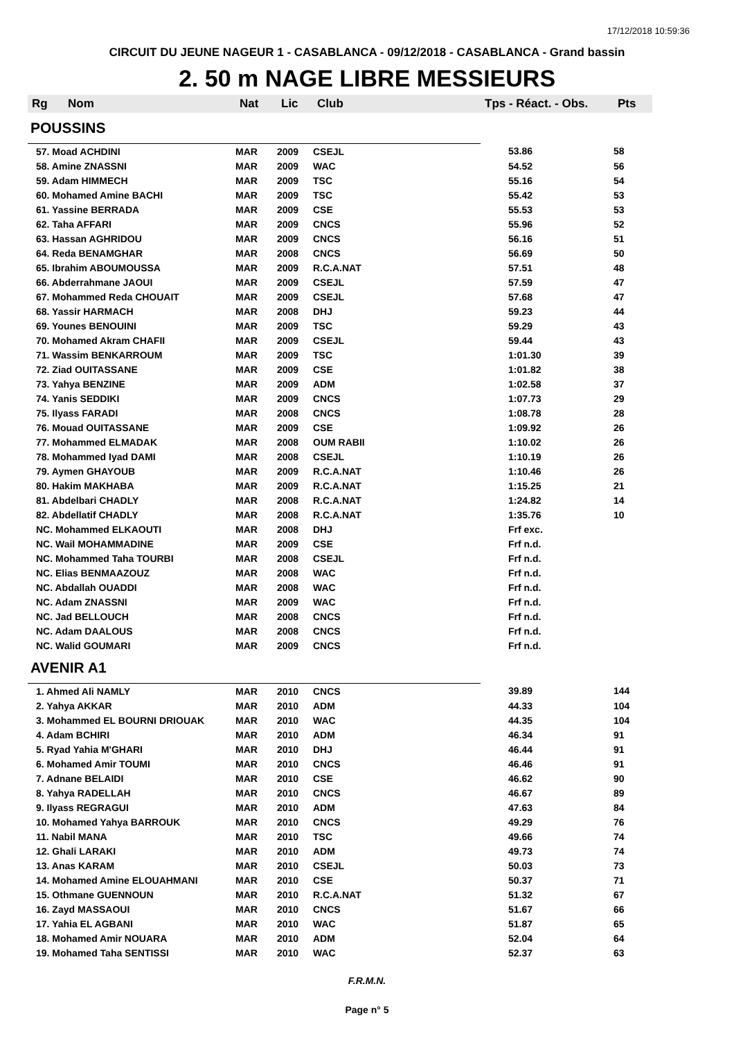17/12/2018 10:59:36
CIRCUIT DU JEUNE NAGEUR 1 - CASABLANCA - 09/12/2018 - CASABLANCA - Grand bassin
2. 50 m NAGE LIBRE MESSIEURS
| Rg | Nom | Nat | Lic | Club | Tps - Réact. - Obs. | Pts |
| --- | --- | --- | --- | --- | --- | --- |
| POUSSINS | | | | | | |
| 57. Moad ACHDINI | | MAR | 2009 | CSEJL | 53.86 | 58 |
| 58. Amine ZNASSNI | | MAR | 2009 | WAC | 54.52 | 56 |
| 59. Adam HIMMECH | | MAR | 2009 | TSC | 55.16 | 54 |
| 60. Mohamed Amine BACHI | | MAR | 2009 | TSC | 55.42 | 53 |
| 61. Yassine BERRADA | | MAR | 2009 | CSE | 55.53 | 53 |
| 62. Taha AFFARI | | MAR | 2009 | CNCS | 55.96 | 52 |
| 63. Hassan AGHRIDOU | | MAR | 2009 | CNCS | 56.16 | 51 |
| 64. Reda BENAMGHAR | | MAR | 2008 | CNCS | 56.69 | 50 |
| 65. Ibrahim ABOUMOUSSA | | MAR | 2009 | R.C.A.NAT | 57.51 | 48 |
| 66. Abderrahmane JAOUI | | MAR | 2009 | CSEJL | 57.59 | 47 |
| 67. Mohammed Reda CHOUAIT | | MAR | 2009 | CSEJL | 57.68 | 47 |
| 68. Yassir HARMACH | | MAR | 2008 | DHJ | 59.23 | 44 |
| 69. Younes BENOUINI | | MAR | 2009 | TSC | 59.29 | 43 |
| 70. Mohamed Akram CHAFII | | MAR | 2009 | CSEJL | 59.44 | 43 |
| 71. Wassim BENKARROUM | | MAR | 2009 | TSC | 1:01.30 | 39 |
| 72. Ziad OUITASSANE | | MAR | 2009 | CSE | 1:01.82 | 38 |
| 73. Yahya BENZINE | | MAR | 2009 | ADM | 1:02.58 | 37 |
| 74. Yanis SEDDIKI | | MAR | 2009 | CNCS | 1:07.73 | 29 |
| 75. Ilyass FARADI | | MAR | 2008 | CNCS | 1:08.78 | 28 |
| 76. Mouad OUITASSANE | | MAR | 2009 | CSE | 1:09.92 | 26 |
| 77. Mohammed ELMADAK | | MAR | 2008 | OUM RABII | 1:10.02 | 26 |
| 78. Mohammed Iyad DAMI | | MAR | 2008 | CSEJL | 1:10.19 | 26 |
| 79. Aymen GHAYOUB | | MAR | 2009 | R.C.A.NAT | 1:10.46 | 26 |
| 80. Hakim MAKHABA | | MAR | 2009 | R.C.A.NAT | 1:15.25 | 21 |
| 81. Abdelbari CHADLY | | MAR | 2008 | R.C.A.NAT | 1:24.82 | 14 |
| 82. Abdellatif CHADLY | | MAR | 2008 | R.C.A.NAT | 1:35.76 | 10 |
| NC. Mohammed ELKAOUTI | | MAR | 2008 | DHJ | Frf exc. | |
| NC. Wail MOHAMMADINE | | MAR | 2009 | CSE | Frf n.d. | |
| NC. Mohammed Taha TOURBI | | MAR | 2008 | CSEJL | Frf n.d. | |
| NC. Elias BENMAAZOUZ | | MAR | 2008 | WAC | Frf n.d. | |
| NC. Abdallah OUADDI | | MAR | 2008 | WAC | Frf n.d. | |
| NC. Adam ZNASSNI | | MAR | 2009 | WAC | Frf n.d. | |
| NC. Jad BELLOUCH | | MAR | 2008 | CNCS | Frf n.d. | |
| NC. Adam DAALOUS | | MAR | 2008 | CNCS | Frf n.d. | |
| NC. Walid GOUMARI | | MAR | 2009 | CNCS | Frf n.d. | |
| AVENIR A1 | | | | | | |
| 1. Ahmed Ali NAMLY | | MAR | 2010 | CNCS | 39.89 | 144 |
| 2. Yahya AKKAR | | MAR | 2010 | ADM | 44.33 | 104 |
| 3. Mohammed EL BOURNI DRIOUAK | | MAR | 2010 | WAC | 44.35 | 104 |
| 4. Adam BCHIRI | | MAR | 2010 | ADM | 46.34 | 91 |
| 5. Ryad Yahia M'GHARI | | MAR | 2010 | DHJ | 46.44 | 91 |
| 6. Mohamed Amir TOUMI | | MAR | 2010 | CNCS | 46.46 | 91 |
| 7. Adnane BELAIDI | | MAR | 2010 | CSE | 46.62 | 90 |
| 8. Yahya RADELLAH | | MAR | 2010 | CNCS | 46.67 | 89 |
| 9. Ilyass REGRAGUI | | MAR | 2010 | ADM | 47.63 | 84 |
| 10. Mohamed Yahya BARROUK | | MAR | 2010 | CNCS | 49.29 | 76 |
| 11. Nabil MANA | | MAR | 2010 | TSC | 49.66 | 74 |
| 12. Ghali LARAKI | | MAR | 2010 | ADM | 49.73 | 74 |
| 13. Anas KARAM | | MAR | 2010 | CSEJL | 50.03 | 73 |
| 14. Mohamed Amine ELOUAHMANI | | MAR | 2010 | CSE | 50.37 | 71 |
| 15. Othmane GUENNOUN | | MAR | 2010 | R.C.A.NAT | 51.32 | 67 |
| 16. Zayd MASSAOUI | | MAR | 2010 | CNCS | 51.67 | 66 |
| 17. Yahia EL AGBANI | | MAR | 2010 | WAC | 51.87 | 65 |
| 18. Mohamed Amir NOUARA | | MAR | 2010 | ADM | 52.04 | 64 |
| 19. Mohamed Taha SENTISSI | | MAR | 2010 | WAC | 52.37 | 63 |
F.R.M.N.
Page n° 5